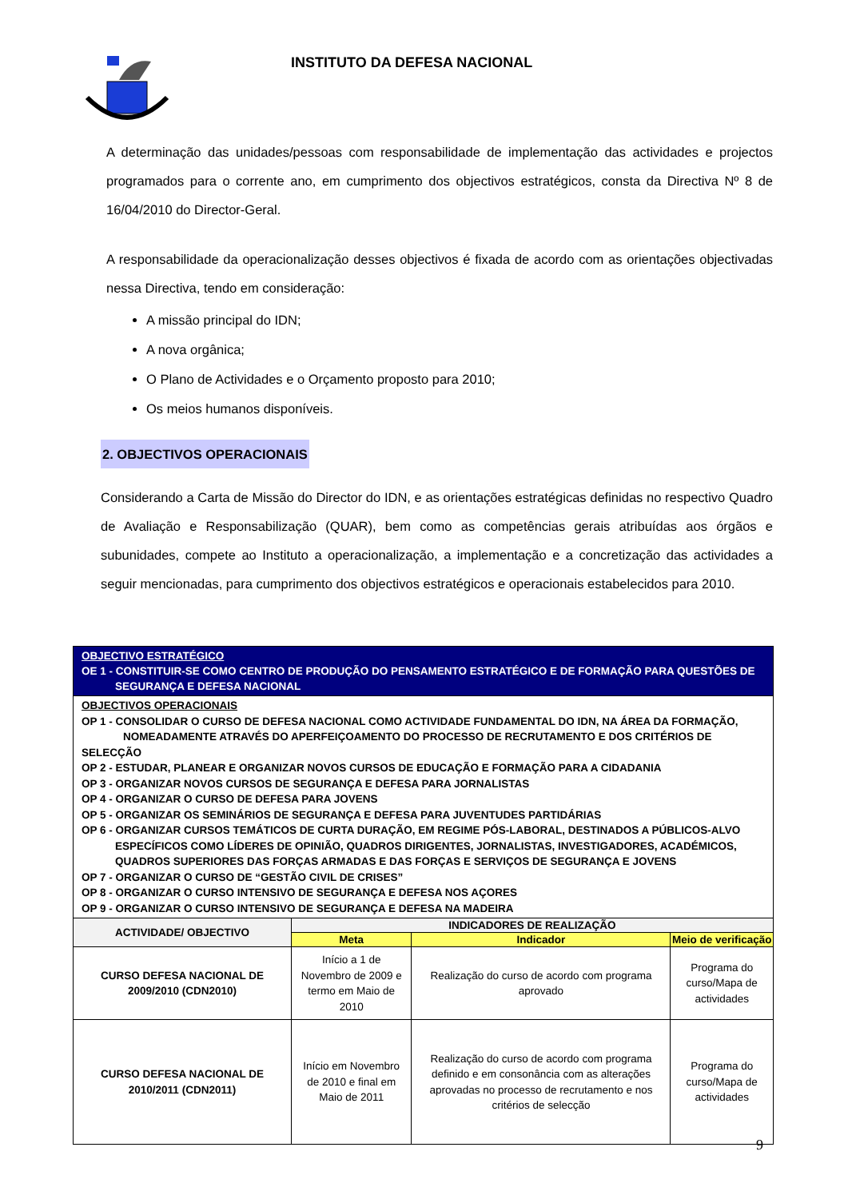INSTITUTO DA DEFESA NACIONAL
A determinação das unidades/pessoas com responsabilidade de implementação das actividades e projectos programados para o corrente ano, em cumprimento dos objectivos estratégicos, consta da Directiva Nº 8 de 16/04/2010 do Director-Geral.
A responsabilidade da operacionalização desses objectivos é fixada de acordo com as orientações objectivadas nessa Directiva, tendo em consideração:
A missão principal do IDN;
A nova orgânica;
O Plano de Actividades e o Orçamento proposto para 2010;
Os meios humanos disponíveis.
2. OBJECTIVOS OPERACIONAIS
Considerando a Carta de Missão do Director do IDN, e as orientações estratégicas definidas no respectivo Quadro de Avaliação e Responsabilização (QUAR), bem como as competências gerais atribuídas aos órgãos e subunidades, compete ao Instituto a operacionalização, a implementação e a concretização das actividades a seguir mencionadas, para cumprimento dos objectivos estratégicos e operacionais estabelecidos para 2010.
| OBJECTIVO ESTRATÉGICO OE 1 - CONSTITUIR-SE COMO CENTRO DE PRODUÇÃO DO PENSAMENTO ESTRATÉGICO E DE FORMAÇÃO PARA QUESTÕES DE SEGURANÇA E DEFESA NACIONAL | | | |
| OBJECTIVOS OPERACIONAIS OP 1 - CONSOLIDAR O CURSO DE DEFESA NACIONAL COMO ACTIVIDADE FUNDAMENTAL DO IDN, NA ÁREA DA FORMAÇÃO, NOMEADAMENTE ATRAVÉS DO APERFEIÇOAMENTO DO PROCESSO DE RECRUTAMENTO E DOS CRITÉRIOS DE SELECÇÃO OP 2 - ESTUDAR, PLANEAR E ORGANIZAR NOVOS CURSOS DE EDUCAÇÃO E FORMAÇÃO PARA A CIDADANIA OP 3 - ORGANIZAR NOVOS CURSOS DE SEGURANÇA E DEFESA PARA JORNALISTAS OP 4 - ORGANIZAR O CURSO DE DEFESA PARA JOVENS OP 5 - ORGANIZAR OS SEMINÁRIOS DE SEGURANÇA E DEFESA PARA JUVENTUDES PARTIDÁRIAS OP 6 - ORGANIZAR CURSOS TEMÁTICOS DE CURTA DURAÇÃO, EM REGIME PÓS-LABORAL, DESTINADOS A PÚBLICOS-ALVO ESPECÍFICOS COMO LÍDERES DE OPINIÃO, QUADROS DIRIGENTES, JORNALISTAS, INVESTIGADORES, ACADÉMICOS, QUADROS SUPERIORES DAS FORÇAS ARMADAS E DAS FORÇAS E SERVIÇOS DE SEGURANÇA E JOVENS OP 7 - ORGANIZAR O CURSO DE “GESTÃO CIVIL DE CRISES” OP 8 - ORGANIZAR O CURSO INTENSIVO DE SEGURANÇA E DEFESA NOS AÇORES OP 9 - ORGANIZAR O CURSO INTENSIVO DE SEGURANÇA E DEFESA NA MADEIRA | | | |
| ACTIVIDADE/ OBJECTIVO | INDICADORES DE REALIZAÇÃO | | |
| | Meta | Indicador | Meio de verificação |
| CURSO DEFESA NACIONAL DE 2009/2010 (CDN2010) | Início a 1 de Novembro de 2009 e termo em Maio de 2010 | Realização do curso de acordo com programa aprovado | Programa do curso/Mapa de actividades |
| CURSO DEFESA NACIONAL DE 2010/2011 (CDN2011) | Início em Novembro de 2010 e final em Maio de 2011 | Realização do curso de acordo com programa definido e em consonância com as alterações aprovadas no processo de recrutamento e nos critérios de selecção | Programa do curso/Mapa de actividades |
9